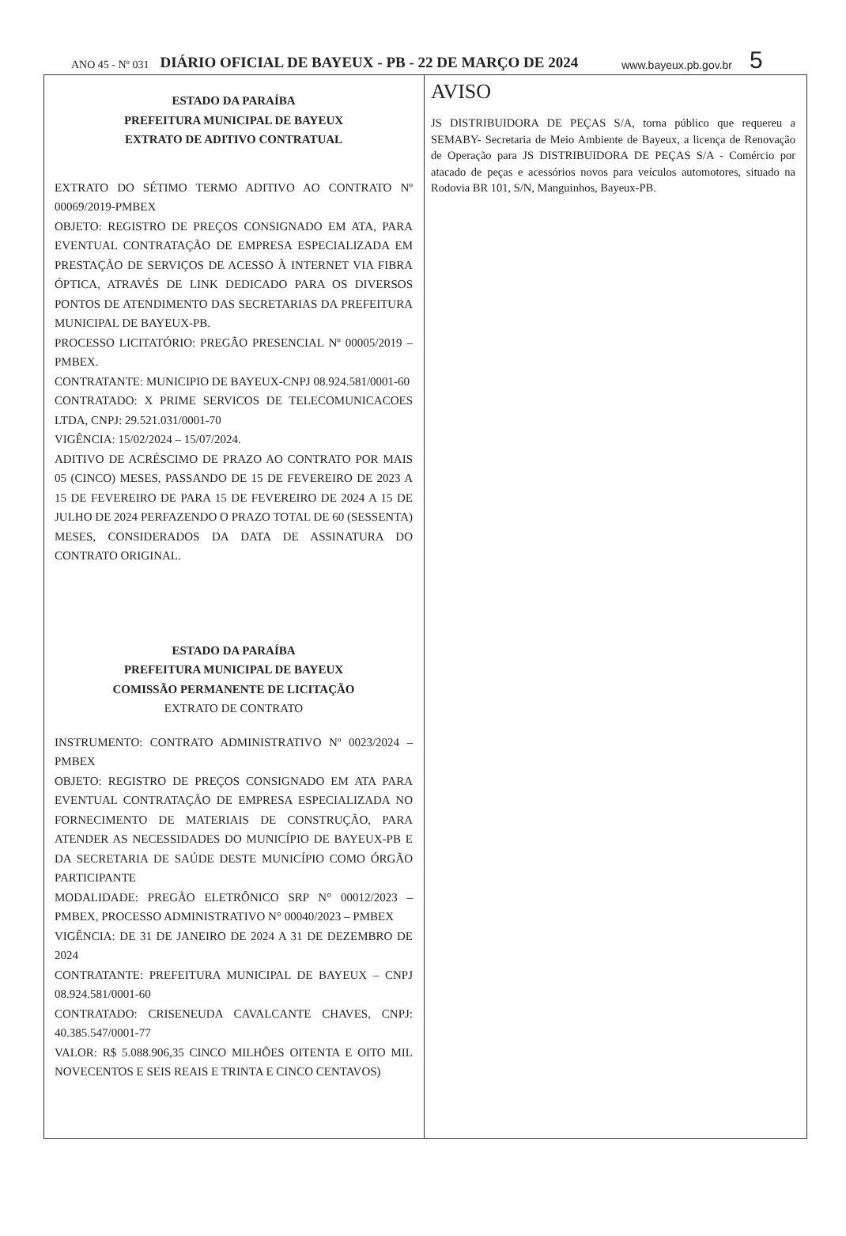ANO 45 - Nº 031 DIÁRIO OFICIAL DE BAYEUX - PB - 22 DE MARÇO DE 2024 www.bayeux.pb.gov.br 5
ESTADO DA PARAÍBA
PREFEITURA MUNICIPAL DE BAYEUX
EXTRATO DE ADITIVO CONTRATUAL
EXTRATO DO SÉTIMO TERMO ADITIVO AO CONTRATO Nº 00069/2019-PMBEX
OBJETO: REGISTRO DE PREÇOS CONSIGNADO EM ATA, PARA EVENTUAL CONTRATAÇÃO DE EMPRESA ESPECIALIZADA EM PRESTAÇÃO DE SERVIÇOS DE ACESSO À INTERNET VIA FIBRA ÓPTICA, ATRAVÉS DE LINK DEDICADO PARA OS DIVERSOS PONTOS DE ATENDIMENTO DAS SECRETARIAS DA PREFEITURA MUNICIPAL DE BAYEUX-PB.
PROCESSO LICITATÓRIO: PREGÃO PRESENCIAL Nº 00005/2019 – PMBEX.
CONTRATANTE: MUNICIPIO DE BAYEUX-CNPJ 08.924.581/0001-60
CONTRATADO: X PRIME SERVICOS DE TELECOMUNICACOES LTDA, CNPJ: 29.521.031/0001-70
VIGÊNCIA: 15/02/2024 – 15/07/2024.
ADITIVO DE ACRÉSCIMO DE PRAZO AO CONTRATO POR MAIS 05 (CINCO) MESES, PASSANDO DE 15 DE FEVEREIRO DE 2023 A 15 DE FEVEREIRO DE PARA 15 DE FEVEREIRO DE 2024 A 15 DE JULHO DE 2024 PERFAZENDO O PRAZO TOTAL DE 60 (SESSENTA) MESES, CONSIDERADOS DA DATA DE ASSINATURA DO CONTRATO ORIGINAL.
ESTADO DA PARAÍBA
PREFEITURA MUNICIPAL DE BAYEUX
COMISSÃO PERMANENTE DE LICITAÇÃO
EXTRATO DE CONTRATO
INSTRUMENTO: CONTRATO ADMINISTRATIVO Nº 0023/2024 – PMBEX
OBJETO: REGISTRO DE PREÇOS CONSIGNADO EM ATA PARA EVENTUAL CONTRATAÇÃO DE EMPRESA ESPECIALIZADA NO FORNECIMENTO DE MATERIAIS DE CONSTRUÇÃO, PARA ATENDER AS NECESSIDADES DO MUNICÍPIO DE BAYEUX-PB E DA SECRETARIA DE SAÚDE DESTE MUNICÍPIO COMO ÓRGÃO PARTICIPANTE
MODALIDADE: PREGÃO ELETRÔNICO SRP N° 00012/2023 – PMBEX, PROCESSO ADMINISTRATIVO N° 00040/2023 – PMBEX
VIGÊNCIA: DE 31 DE JANEIRO DE 2024 A 31 DE DEZEMBRO DE 2024
CONTRATANTE: PREFEITURA MUNICIPAL DE BAYEUX – CNPJ 08.924.581/0001-60
CONTRATADO: CRISENEUDA CAVALCANTE CHAVES, CNPJ: 40.385.547/0001-77
VALOR: R$ 5.088.906,35 CINCO MILHÕES OITENTA E OITO MIL NOVECENTOS E SEIS REAIS E TRINTA E CINCO CENTAVOS)
AVISO
JS DISTRIBUIDORA DE PEÇAS S/A, torna público que requereu a SEMABY- Secretaria de Meio Ambiente de Bayeux, a licença de Renovação de Operação para JS DISTRIBUIDORA DE PEÇAS S/A - Comércio por atacado de peças e acessórios novos para veículos automotores, situado na Rodovia BR 101, S/N, Manguinhos, Bayeux-PB.